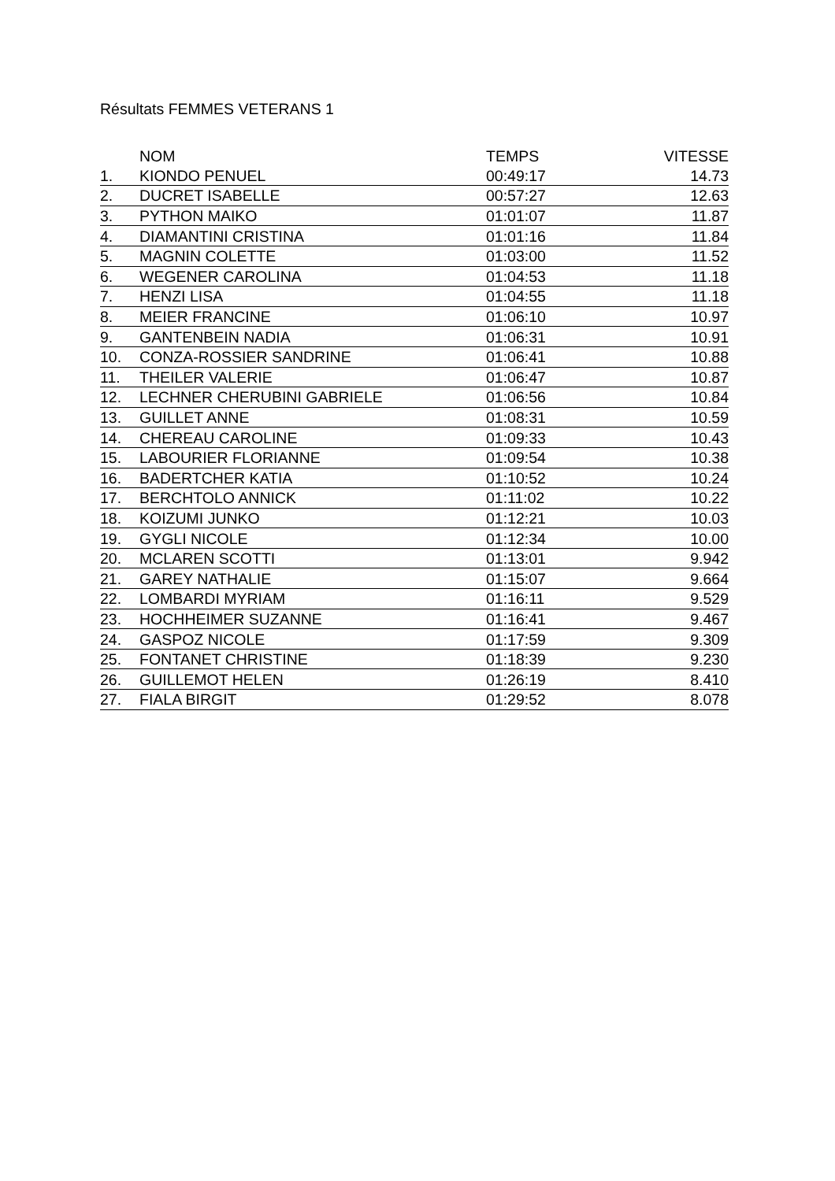Résultats FEMMES VETERANS 1
| | NOM | TEMPS | VITESSE |
| --- | --- | --- | --- |
| 1. | KIONDO PENUEL | 00:49:17 | 14.73 |
| 2. | DUCRET ISABELLE | 00:57:27 | 12.63 |
| 3. | PYTHON MAIKO | 01:01:07 | 11.87 |
| 4. | DIAMANTINI CRISTINA | 01:01:16 | 11.84 |
| 5. | MAGNIN COLETTE | 01:03:00 | 11.52 |
| 6. | WEGENER CAROLINA | 01:04:53 | 11.18 |
| 7. | HENZI LISA | 01:04:55 | 11.18 |
| 8. | MEIER FRANCINE | 01:06:10 | 10.97 |
| 9. | GANTENBEIN NADIA | 01:06:31 | 10.91 |
| 10. | CONZA-ROSSIER SANDRINE | 01:06:41 | 10.88 |
| 11. | THEILER VALERIE | 01:06:47 | 10.87 |
| 12. | LECHNER CHERUBINI GABRIELE | 01:06:56 | 10.84 |
| 13. | GUILLET ANNE | 01:08:31 | 10.59 |
| 14. | CHEREAU CAROLINE | 01:09:33 | 10.43 |
| 15. | LABOURIER FLORIANNE | 01:09:54 | 10.38 |
| 16. | BADERTCHER KATIA | 01:10:52 | 10.24 |
| 17. | BERCHTOLO ANNICK | 01:11:02 | 10.22 |
| 18. | KOIZUMI JUNKO | 01:12:21 | 10.03 |
| 19. | GYGLI NICOLE | 01:12:34 | 10.00 |
| 20. | MCLAREN SCOTTI | 01:13:01 | 9.942 |
| 21. | GAREY NATHALIE | 01:15:07 | 9.664 |
| 22. | LOMBARDI MYRIAM | 01:16:11 | 9.529 |
| 23. | HOCHHEIMER SUZANNE | 01:16:41 | 9.467 |
| 24. | GASPOZ NICOLE | 01:17:59 | 9.309 |
| 25. | FONTANET CHRISTINE | 01:18:39 | 9.230 |
| 26. | GUILLEMOT HELEN | 01:26:19 | 8.410 |
| 27. | FIALA BIRGIT | 01:29:52 | 8.078 |